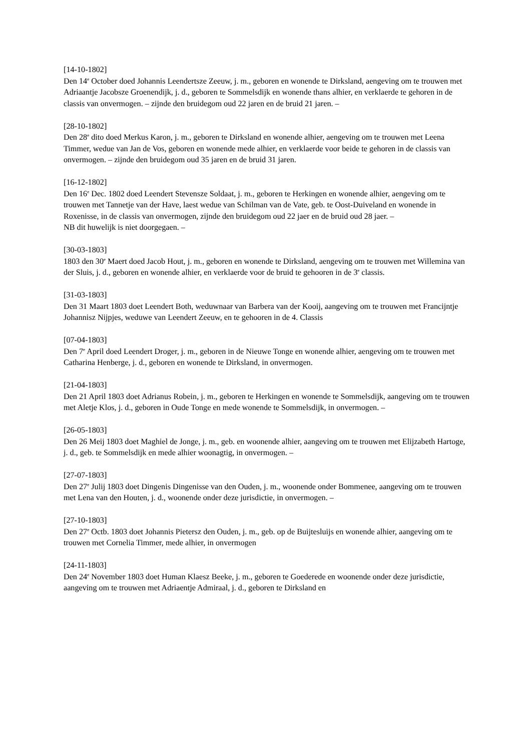[14-10-1802]
Den 14<sup>e</sup> October doed Johannis Leendertsze Zeeuw, j. m., geboren en wonende te Dirksland, aengeving om te trouwen met Adriaantje Jacobsze Groenendijk, j. d., geboren te Sommelsdijk en wonende thans alhier, en verklaerde te gehoren in de classis van onvermogen. – zijnde den bruidegom oud 22 jaren en de bruid 21 jaren. –
[28-10-1802]
Den 28<sup>e</sup> dito doed Merkus Karon, j. m., geboren te Dirksland en wonende alhier, aengeving om te trouwen met Leena Timmer, wedue van Jan de Vos, geboren en wonende mede alhier, en verklaerde voor beide te gehoren in de classis van onvermogen. – zijnde den bruidegom oud 35 jaren en de bruid 31 jaren.
[16-12-1802]
Den 16<sup>e</sup> Dec. 1802 doed Leendert Stevensze Soldaat, j. m., geboren te Herkingen en wonende alhier, aengeving om te trouwen met Tannetje van der Have, laest wedue van Schilman van de Vate, geb. te Oost-Duiveland en wonende in Roxenisse, in de classis van onvermogen, zijnde den bruidegom oud 22 jaer en de bruid oud 28 jaer. –
NB dit huwelijk is niet doorgegaen. –
[30-03-1803]
1803 den 30<sup>e</sup> Maert doed Jacob Hout, j. m., geboren en wonende te Dirksland, aengeving om te trouwen met Willemina van der Sluis, j. d., geboren en wonende alhier, en verklaerde voor de bruid te gehooren in de 3<sup>e</sup> classis.
[31-03-1803]
Den 31 Maart 1803 doet Leendert Both, weduwnaar van Barbera van der Kooij, aangeving om te trouwen met Francijntje Johannisz Nijpjes, weduwe van Leendert Zeeuw, en te gehooren in de 4. Classis
[07-04-1803]
Den 7<sup>e</sup> April doed Leendert Droger, j. m., geboren in de Nieuwe Tonge en wonende alhier, aengeving om te trouwen met Catharina Henberge, j. d., geboren en wonende te Dirksland, in onvermogen.
[21-04-1803]
Den 21 April 1803 doet Adrianus Robein, j. m., geboren te Herkingen en wonende te Sommelsdijk, aangeving om te trouwen met Aletje Klos, j. d., geboren in Oude Tonge en mede wonende te Sommelsdijk, in onvermogen. –
[26-05-1803]
Den 26 Meij 1803 doet Maghiel de Jonge, j. m., geb. en woonende alhier, aangeving om te trouwen met Elijzabeth Hartoge, j. d., geb. te Sommelsdijk en mede alhier woonagtig, in onvermogen. –
[27-07-1803]
Den 27<sup>e</sup> Julij 1803 doet Dingenis Dingenisse van den Ouden, j. m., woonende onder Bommenee, aangeving om te trouwen met Lena van den Houten, j. d., woonende onder deze jurisdictie, in onvermogen. –
[27-10-1803]
Den 27<sup>e</sup> Octb. 1803 doet Johannis Pietersz den Ouden, j. m., geb. op de Buijtesluijs en wonende alhier, aangeving om te trouwen met Cornelia Timmer, mede alhier, in onvermogen
[24-11-1803]
Den 24<sup>e</sup> November 1803 doet Human Klaesz Beeke, j. m., geboren te Goederede en woonende onder deze jurisdictie, aangeving om te trouwen met Adriaentje Admiraal, j. d., geboren te Dirksland en